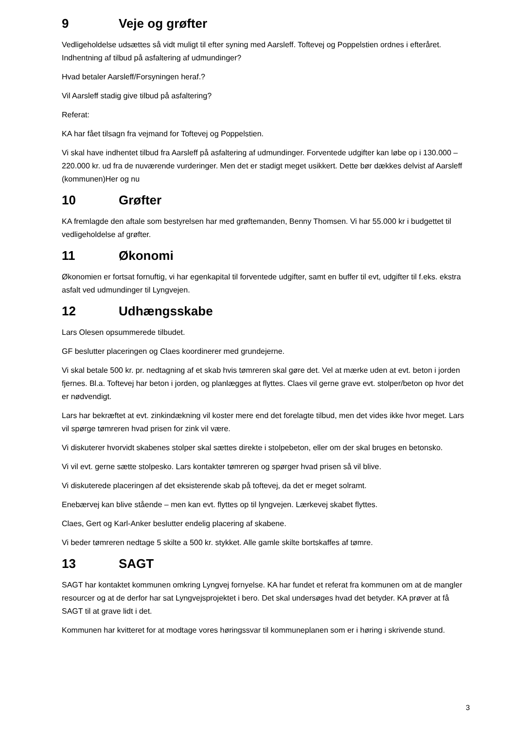9 Veje og grøfter
Vedligeholdelse udsættes så vidt muligt til efter syning med Aarsleff. Toftevej og Poppelstien ordnes i efteråret.
Indhentning af tilbud på asfaltering af udmundinger?
Hvad betaler Aarsleff/Forsyningen heraf.?
Vil Aarsleff stadig give tilbud på asfaltering?
Referat:
KA har fået tilsagn fra vejmand for Toftevej og Poppelstien.
Vi skal have indhentet tilbud fra Aarsleff på asfaltering af udmundinger. Forventede udgifter kan løbe op i 130.000 – 220.000 kr. ud fra de nuværende vurderinger. Men det er stadigt meget usikkert. Dette bør dækkes delvist af Aarsleff (kommunen)Her og nu
10 Grøfter
KA fremlagde den aftale som bestyrelsen har med grøftemanden, Benny Thomsen. Vi har 55.000 kr i budgettet til vedligeholdelse af grøfter.
11 Økonomi
Økonomien er fortsat fornuftig, vi har egenkapital til forventede udgifter, samt en buffer til evt, udgifter til f.eks. ekstra asfalt ved udmundinger til Lyngvejen.
12 Udhængsskabe
Lars Olesen opsummerede tilbudet.
GF beslutter placeringen og Claes koordinerer med grundejerne.
Vi skal betale 500 kr. pr. nedtagning af et skab hvis tømreren skal gøre det. Vel at mærke uden at evt. beton i jorden fjernes. Bl.a. Toftevej har beton i jorden, og planlægges at flyttes. Claes vil gerne grave evt. stolper/beton op hvor det er nødvendigt.
Lars har bekræftet at evt. zinkindækning vil koster mere end det forelagte tilbud, men det vides ikke hvor meget. Lars vil spørge tømreren hvad prisen for zink vil være.
Vi diskuterer hvorvidt skabenes stolper skal sættes direkte i stolpebeton, eller om der skal bruges en betonsko.
Vi vil evt. gerne sætte stolpesko. Lars kontakter tømreren og spørger hvad prisen så vil blive.
Vi diskuterede placeringen af det eksisterende skab på toftevej, da det er meget solramt.
Enebærvej kan blive stående – men kan evt. flyttes op til lyngvejen. Lærkevej skabet flyttes.
Claes, Gert og Karl-Anker beslutter endelig placering af skabene.
Vi beder tømreren nedtage 5 skilte a 500 kr. stykket. Alle gamle skilte bortskaffes af tømre.
13 SAGT
SAGT har kontaktet kommunen omkring Lyngvej fornyelse. KA har fundet et referat fra kommunen om at de mangler resourcer og at de derfor har sat Lyngvejsprojektet i bero. Det skal undersøges hvad det betyder. KA prøver at få SAGT til at grave lidt i det.
Kommunen har kvitteret for at modtage vores høringssvar til kommuneplanen som er i høring i skrivende stund.
3